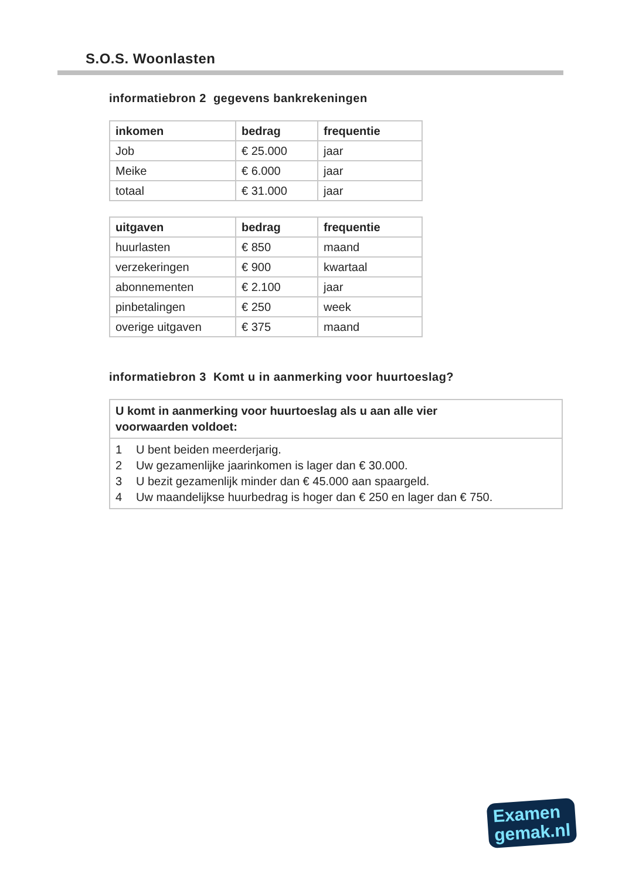S.O.S. Woonlasten
informatiebron 2 gegevens bankrekeningen
| inkomen | bedrag | frequentie |
| --- | --- | --- |
| Job | € 25.000 | jaar |
| Meike | € 6.000 | jaar |
| totaal | € 31.000 | jaar |
| uitgaven | bedrag | frequentie |
| --- | --- | --- |
| huurlasten | € 850 | maand |
| verzekeringen | € 900 | kwartaal |
| abonnementen | € 2.100 | jaar |
| pinbetalingen | € 250 | week |
| overige uitgaven | € 375 | maand |
informatiebron 3 Komt u in aanmerking voor huurtoeslag?
U komt in aanmerking voor huurtoeslag als u aan alle vier
voorwaarden voldoet:
1 U bent beiden meerderjarig.
2 Uw gezamenlijke jaarinkomen is lager dan € 30.000.
3 U bezit gezamenlijk minder dan € 45.000 aan spaargeld.
4 Uw maandelijkse huurbedrag is hoger dan € 250 en lager dan € 750.
Examen
gemak.nl